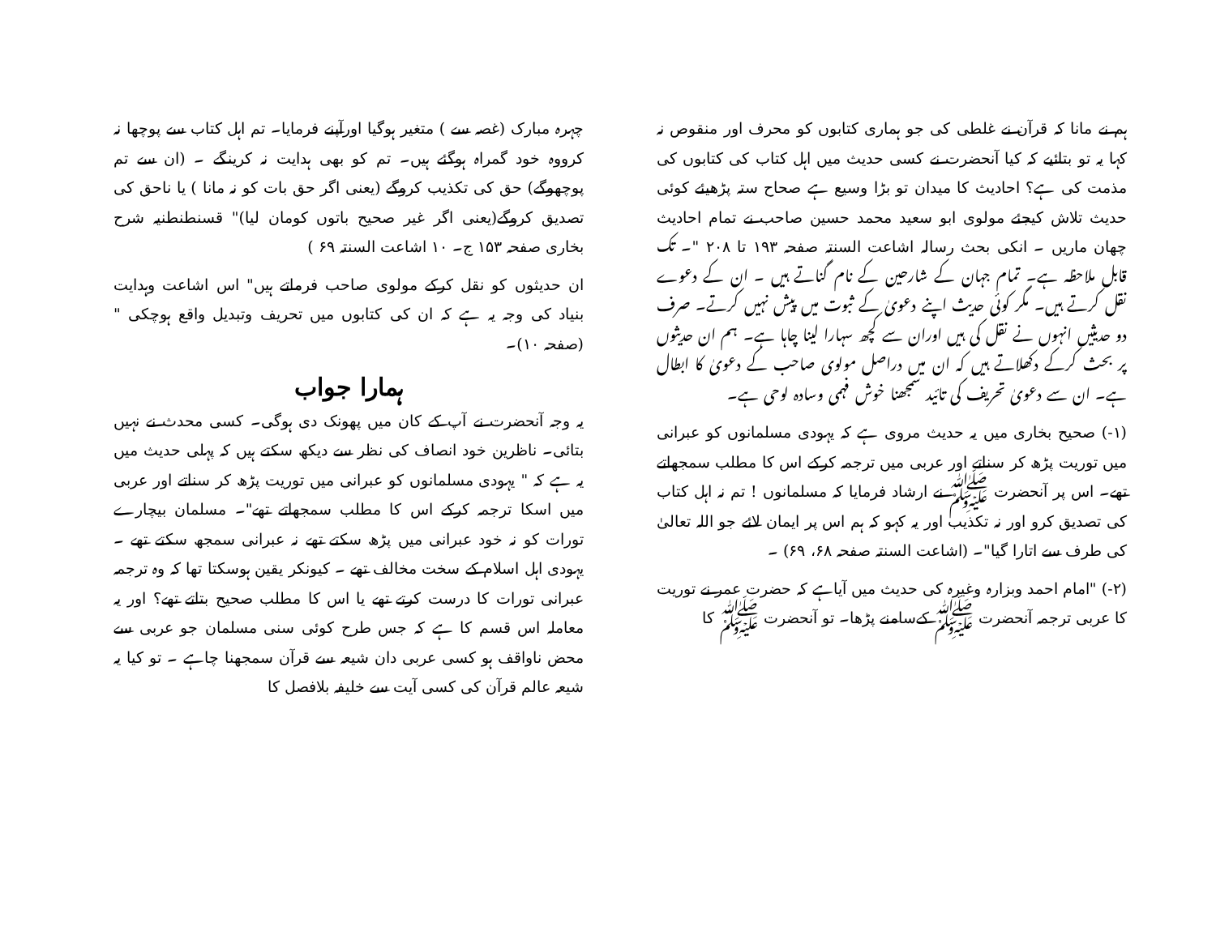ہم نے مانا کہ قرآن نے غلطی کی جو ہماری کتابوں کو محرف اور منقوص نہ کہا یہ تو بتائیے کہ کیا آنحضرت نے کسی حدیث میں اہل کتاب کی کتابوں کی مذمت کی ہے؟ احادیث کا میدان تو بڑا وسیع ہے صحاح ستہ پڑھیئے کوئی حدیث تلاش کیجئے مولوی ابو سعید محمد حسین صاحب نے تمام احادیث چھان ماریں ۔ انکی بحث رسالہ اشاعت السنتہ صفحہ ۱۹۳ تا ۲۰۸ "۔ تک قابل ملاحظہ ہے۔ تمام جہان کے شارحین کے نام گناتے ہیں ۔ ان کے دعوے نقل کرتے ہیں۔ مگر کوئی حدیث اپنے دعویٰ کے ثبوت میں پیش نہیں کرتے۔ صرف دو حدیثیں انہوں نے نقل کی ہیں اوران سے کچھ سہارا لینا چاہا ہے۔ ہم ان حدیثوں پر بحث کرکے دکھلاتے ہیں کہ ان میں دراصل مولوی صاحب کے دعویٰ کا ابطال ہے۔ ان سے دعویٰ تحریف کی تائید سمجھنا خوش فہمی وسادہ لوحی ہے۔
(۱-) صحیح بخاری میں یہ حدیث مروی ہے کہ یہودی مسلمانوں کو عبرانی میں توریت پڑھ کر سناتے اور عربی میں ترجمہ کرکے اس کا مطلب سمجھاتے تھے۔ اس پر آنحضرت ﷺ نے ارشاد فرمایا کہ مسلمانوں ! تم نہ اہل کتاب کی تصدیق کرو اور نہ تکذیب اور یہ کہو کہ ہم اس پر ایمان لائے جو اللہ تعالیٰ کی طرف سے اتارا گیا"۔ (اشاعت السنتہ صفحہ ۶۸، ۶۹) ۔
(۲-) "امام احمد وبزارہ وغیرہ کی حدیث میں آیاہے کہ حضرت عمر نے توریت کا عربی ترجمہ آنحضرت ﷺ کےسامنے پڑھا۔ تو آنحضرت ﷺ کا
چہرہ مبارک (غصہ سے ) متغیر ہوگیا اورآپنے فرمایا۔ تم اہل کتاب سے پوچھا نہ کرووہ خود گمراہ ہوگئے ہیں۔ تم کو بھی ہدایت نہ کرینگے ۔ (ان سے تم پوچھوگے) حق کی تکذیب کروگے (یعنی اگر حق بات کو نہ مانا ) یا ناحق کی تصدیق کروگے(یعنی اگر غیر صحیح باتوں کومان لیا)" قسنطنطنیہ شرح بخاری صفحہ ۱۵۳ ج۔ ۱۰ اشاعت السنتہ ۶۹ )
ان حدیثوں کو نقل کرکے مولوی صاحب فرماتے ہیں" اس اشاعت وہدایت بنیاد کی وجہ یہ ہے کہ ان کی کتابوں میں تحریف وتبدیل واقع ہوچکی "(صفحہ ۱۰)۔
ہمارا جواب
یہ وجہ آنحضرت نے آپ کے کان میں پھونک دی ہوگی۔ کسی محدث نے نہیں بتائی۔ ناظرین خود انصاف کی نظر سے دیکھ سکتے ہیں کہ پہلی حدیث میں یہ ہے کہ " یہودی مسلمانوں کو عبرانی میں توریت پڑھ کر سناتے اور عربی میں اسکا ترجمہ کرکے اس کا مطلب سمجھاتے تھے"۔ مسلمان بیچارے تورات کو نہ خود عبرانی میں پڑھ سکتے تھے نہ عبرانی سمجھ سکتے تھے ۔ یہودی اہل اسلام کے سخت مخالف تھے ۔ کیونکر یقین ہوسکتا تھا کہ وہ ترجمہ عبرانی تورات کا درست کرتے تھے یا اس کا مطلب صحیح بتاتے تھے؟ اور یہ معاملہ اس قسم کا ہے کہ جس طرح کوئی سنی مسلمان جو عربی سے محض ناواقف ہو کسی عربی دان شیعہ سے قرآن سمجھنا چاہے ۔ تو کیا یہ شیعہ عالم قرآن کی کسی آیت سے خلیفہ بلافصل کا